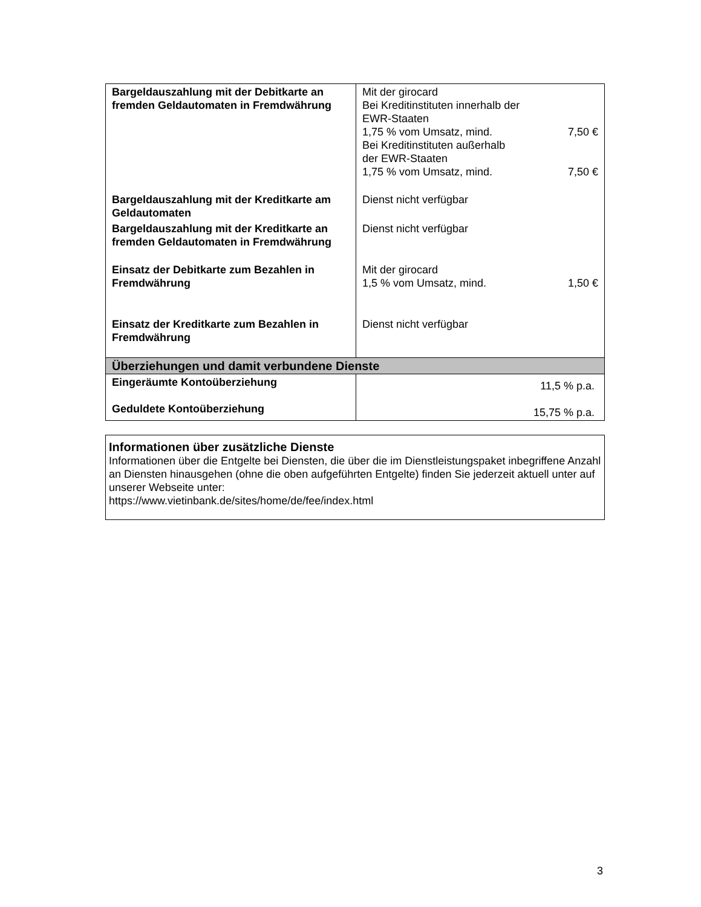| Bargeldauszahlung mit der Debitkarte an fremden Geldautomaten in Fremdwährung | Mit der girocard Bei Kreditinstituten innerhalb der EWR-Staaten 1,75 % vom Umsatz, mind. 7,50 € Bei Kreditinstituten außerhalb der EWR-Staaten 1,75 % vom Umsatz, mind. 7,50 € |
| Bargeldauszahlung mit der Kreditkarte am Geldautomaten | Dienst nicht verfügbar |
| Bargeldauszahlung mit der Kreditkarte an fremden Geldautomaten in Fremdwährung | Dienst nicht verfügbar |
| Einsatz der Debitkarte zum Bezahlen in Fremdwährung | Mit der girocard 1,5 % vom Umsatz, mind. 1,50 € |
| Einsatz der Kreditkarte zum Bezahlen in Fremdwährung | Dienst nicht verfügbar |
| Überziehungen und damit verbundene Dienste | |
| Eingeräumte Kontoüberziehung Geduldete Kontoüberziehung | 11,5 % p.a. 15,75 % p.a. |
Informationen über zusätzliche Dienste
Informationen über die Entgelte bei Diensten, die über die im Dienstleistungspaket inbegriffene Anzahl an Diensten hinausgehen (ohne die oben aufgeführten Entgelte) finden Sie jederzeit aktuell unter auf unserer Webseite unter:
https://www.vietinbank.de/sites/home/de/fee/index.html
3